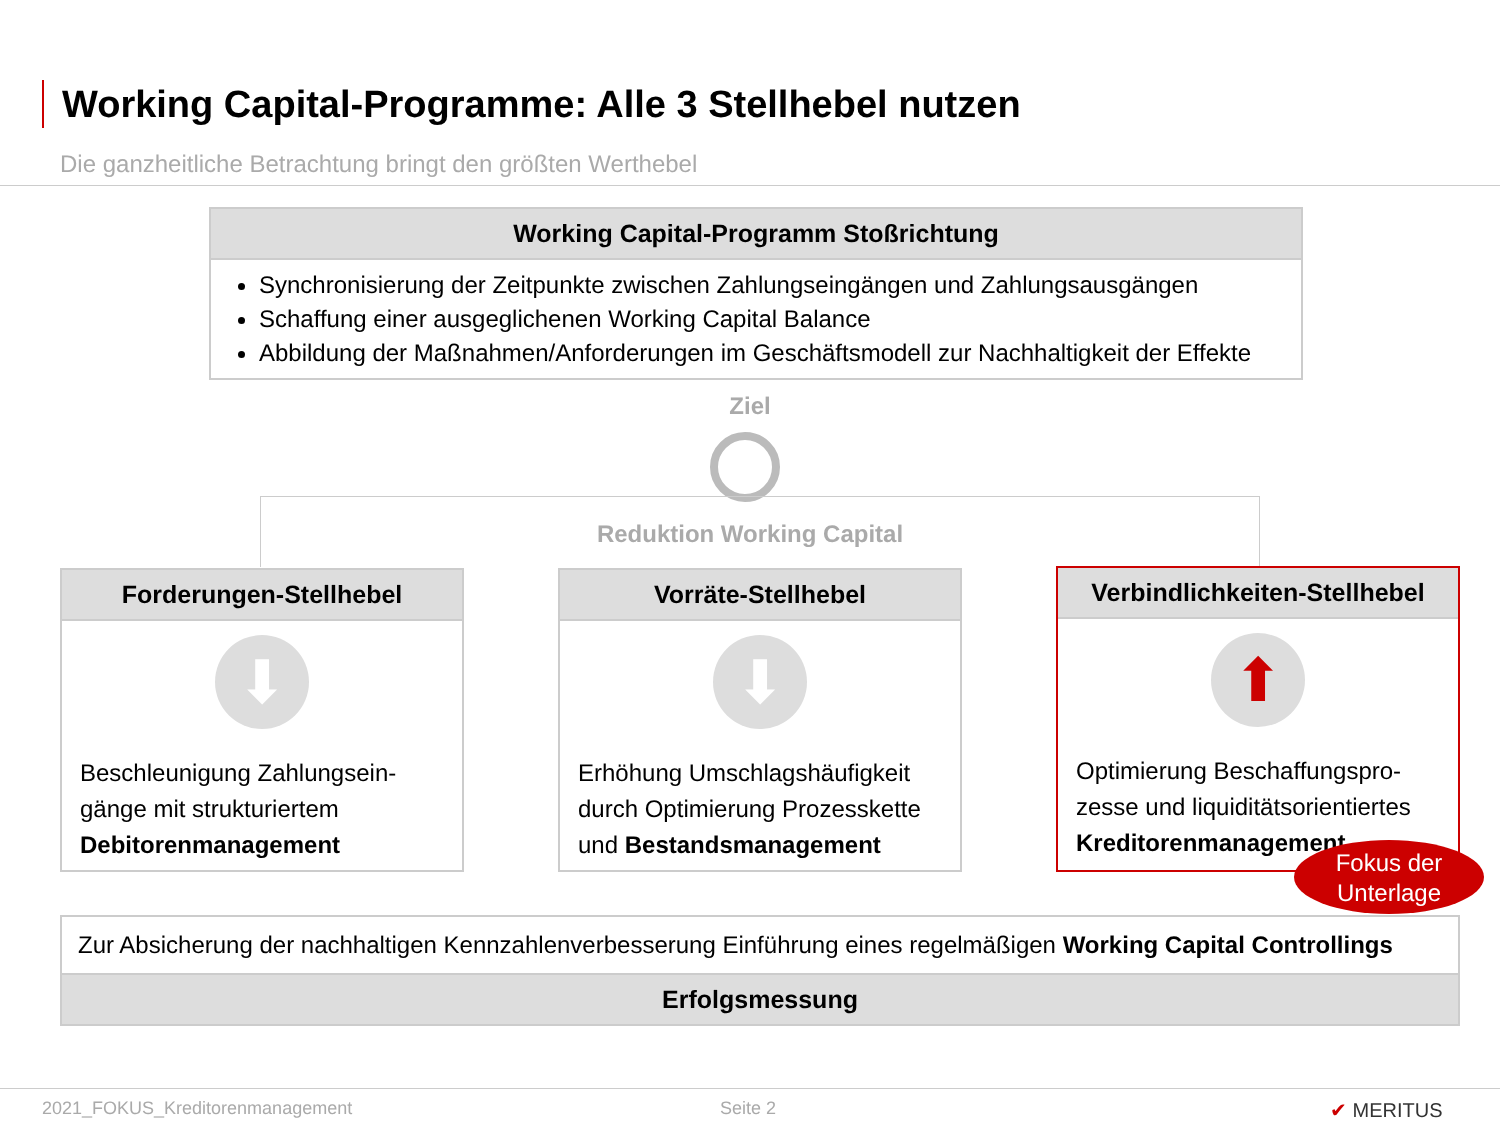Working Capital-Programme: Alle 3 Stellhebel nutzen
Die ganzheitliche Betrachtung bringt den größten Werthebel
Working Capital-Programm Stoßrichtung
Synchronisierung der Zeitpunkte zwischen Zahlungseingängen und Zahlungsausgängen
Schaffung einer ausgeglichenen Working Capital Balance
Abbildung der Maßnahmen/Anforderungen im Geschäftsmodell zur Nachhaltigkeit der Effekte
Ziel
Reduktion Working Capital
Forderungen-Stellhebel
⬇
Beschleunigung Zahlungsein-gänge mit strukturiertem Debitorenmanagement
Vorräte-Stellhebel
⬇
Erhöhung Umschlagshäufigkeit durch Optimierung Prozesskette und Bestandsmanagement
Verbindlichkeiten-Stellhebel
⬆
Optimierung Beschaffungspro-zesse und liquiditätsorientiertes Kreditorenmanagement
Fokus der
Unterlage
Zur Absicherung der nachhaltigen Kennzahlenverbesserung Einführung eines regelmäßigen Working Capital Controllings
Erfolgsmessung
2021_FOKUS_Kreditorenmanagement
Seite 2 ✔ MERITUS